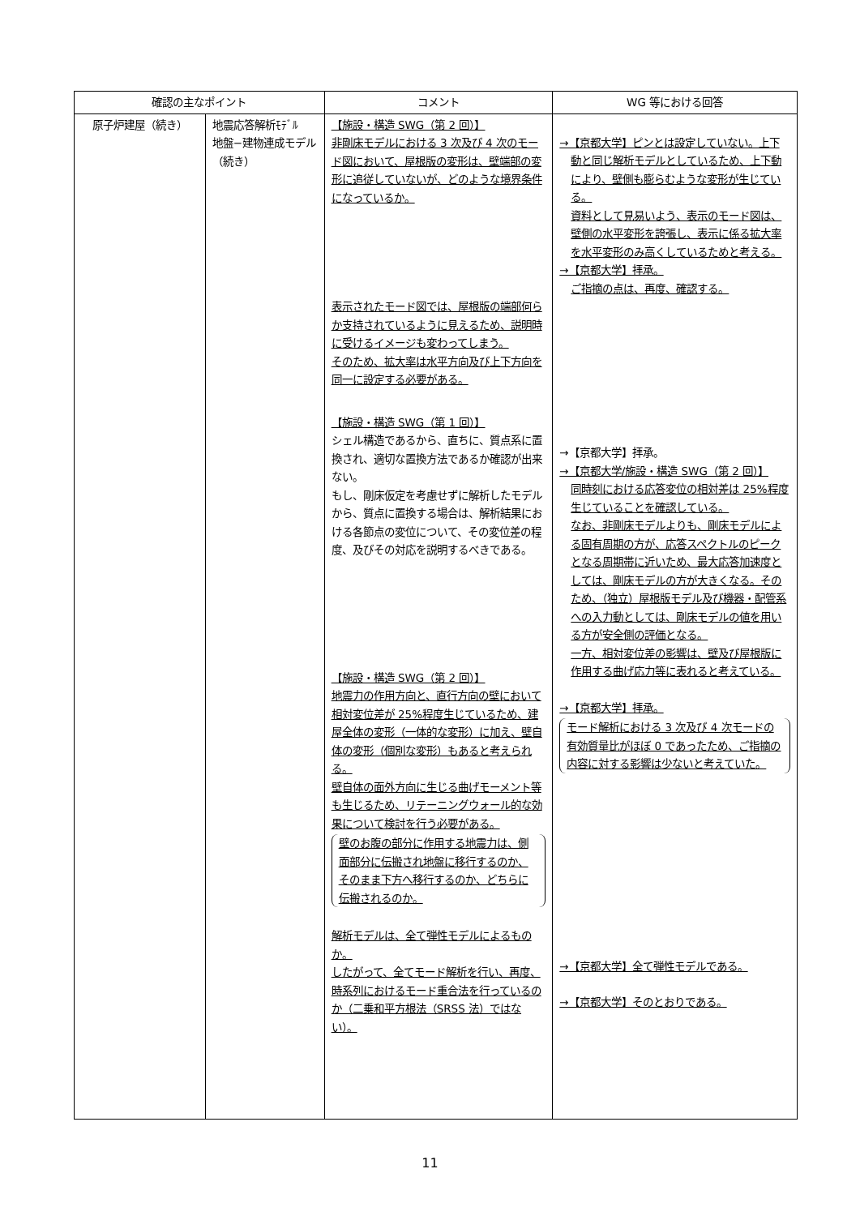| 確認の主なポイント | | コメント | WG 等における回答 |
| --- | --- | --- | --- |
| 原子炉建屋（続き） | 地震応答解析ﾓﾃﾞﾙ 地盤−建物連成モデル（続き） | 【施設・構造 SWG（第 2 回）】 非剛床モデルにおける 3 次及び 4 次のモード図において、屋根版の変形は、壁端部の変形に追従していないが、どのような境界条件になっているか。 表示されたモード図では、屋根版の端部何らか支持されているように見えるため、説明時に受けるイメージも変わってしまう。 そのため、拡大率は水平方向及び上下方向を同一に設定する必要がある。 【施設・構造 SWG（第 1 回）】 シェル構造であるから、直ちに、質点系に置換され、適切な置換方法であるか確認が出来ない。 もし、剛床仮定を考慮せずに解析したモデルから、質点に置換する場合は、解析結果における各節点の変位について、その変位差の程度、及びその対応を説明するべきである。 【施設・構造 SWG（第 2 回）】 地震力の作用方向と、直行方向の壁において相対変位差が 25%程度生じているため、建屋全体の変形（一体的な変形）に加え、壁自体の変形（個別な変形）もあると考えられる。 壁自体の面外方向に生じる曲げモーメント等も生じるため、リテーニングウォール的な効果について検討を行う必要がある。 壁のお腹の部分に作用する地震力は、側面部分に伝搬され地盤に移行するのか、そのまま下方へ移行するのか、どちらに伝搬されるのか。 解析モデルは、全て弾性モデルによるものか。 したがって、全てモード解析を行い、再度、時系列におけるモード重合法を行っているのか（二乗和平方根法（SRSS 法）ではない）。 | →【京都大学】ピンとは設定していない。上下 動と同じ解析モデルとしているため、上下動により、壁側も膨らむような変形が生じている。 資料として見易いよう、表示のモード図は、壁側の水平変形を誇張し、表示に係る拡大率を水平変形のみ高くしているためと考える。 →【京都大学】拝承。 ご指摘の点は、再度、確認する。 →【京都大学】拝承。 →【京都大学/施設・構造 SWG（第 2 回）】 同時刻における応答変位の相対差は 25%程度生じていることを確認している。 なお、非剛床モデルよりも、剛床モデルによる固有周期の方が、応答スペクトルのピークとなる周期帯に近いため、最大応答加速度としては、剛床モデルの方が大きくなる。そのため、（独立）屋根版モデル及び機器・配管系への入力動としては、剛床モデルの値を用いる方が安全側の評価となる。 一方、相対変位差の影響は、壁及び屋根版に作用する曲げ応力等に表れると考えている。 →【京都大学】拝承。 モード解析における 3 次及び 4 次モードの有効質量比がほぼ 0 であったため、ご指摘の内容に対する影響は少ないと考えていた。 →【京都大学】全て弾性モデルである。 →【京都大学】そのとおりである。 |
11